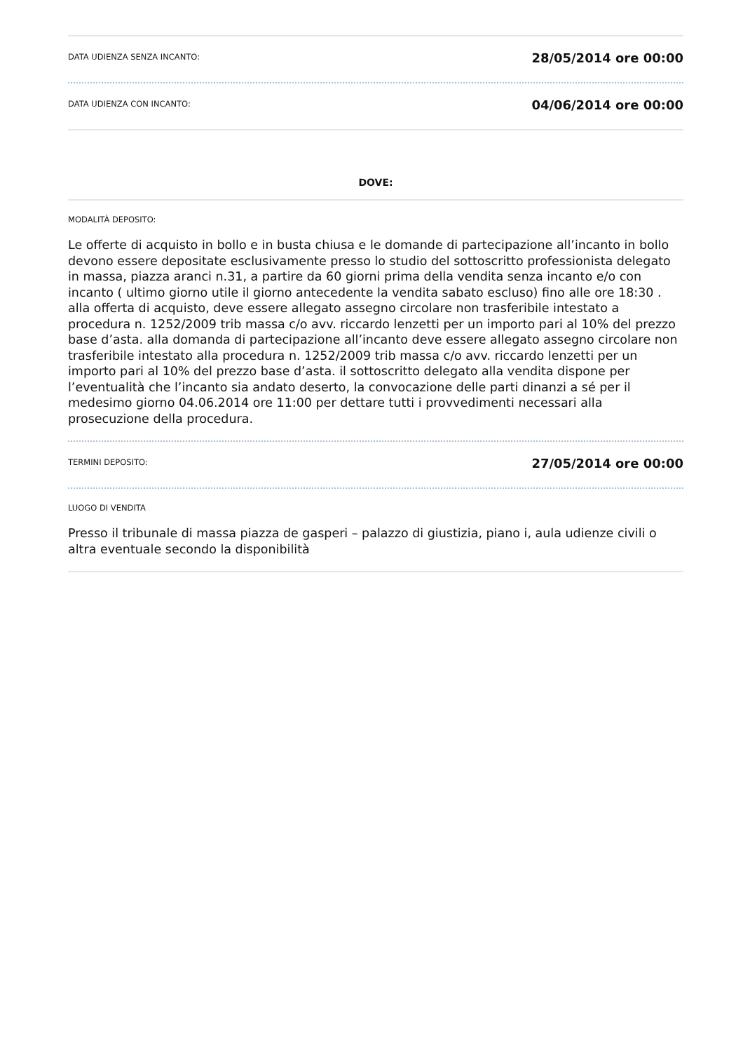DATA UDIENZA SENZA INCANTO:
28/05/2014 ore 00:00
DATA UDIENZA CON INCANTO:
04/06/2014 ore 00:00
DOVE:
MODALITÀ DEPOSITO:
Le offerte di acquisto in bollo e in busta chiusa e le domande di partecipazione all’incanto in bollo devono essere depositate esclusivamente presso lo studio del sottoscritto professionista delegato in massa, piazza aranci n.31, a partire da 60 giorni prima della vendita senza incanto e/o con incanto ( ultimo giorno utile il giorno antecedente la vendita sabato escluso) fino alle ore 18:30 . alla offerta di acquisto, deve essere allegato assegno circolare non trasferibile intestato a procedura n. 1252/2009 trib massa c/o avv. riccardo lenzetti per un importo pari al 10% del prezzo base d’asta. alla domanda di partecipazione all’incanto deve essere allegato assegno circolare non trasferibile intestato alla procedura n. 1252/2009 trib massa c/o avv. riccardo lenzetti per un importo pari al 10% del prezzo base d’asta. il sottoscritto delegato alla vendita dispone per l’eventualità che l’incanto sia andato deserto, la convocazione delle parti dinanzi a sé per il medesimo giorno 04.06.2014 ore 11:00 per dettare tutti i provvedimenti necessari alla prosecuzione della procedura.
TERMINI DEPOSITO:
27/05/2014 ore 00:00
LUOGO DI VENDITA
Presso il tribunale di massa piazza de gasperi – palazzo di giustizia, piano i, aula udienze civili o altra eventuale secondo la disponibilità